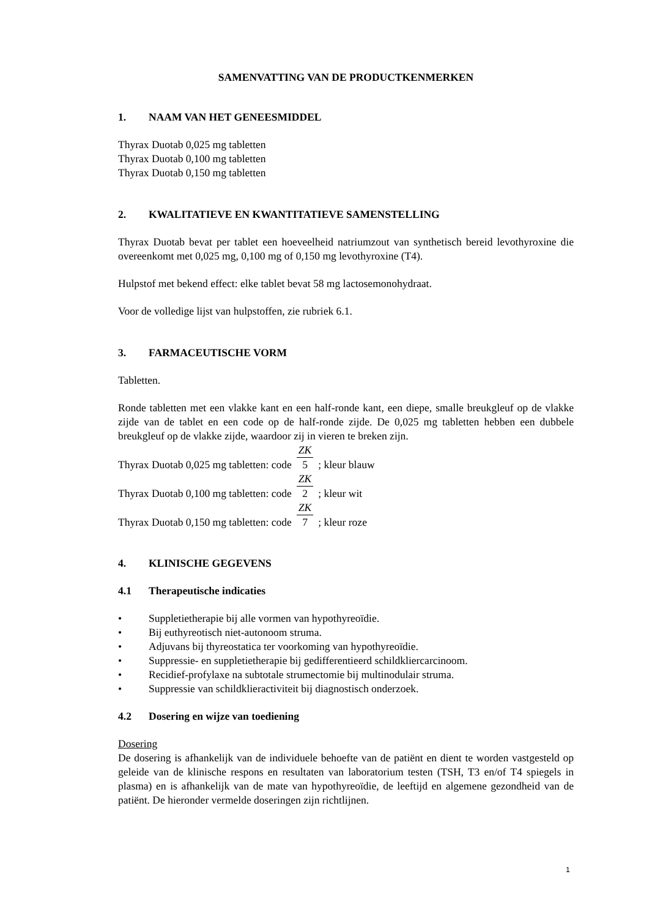SAMENVATTING VAN DE PRODUCTKENMERKEN
1. NAAM VAN HET GENEESMIDDEL
Thyrax Duotab 0,025 mg tabletten
Thyrax Duotab 0,100 mg tabletten
Thyrax Duotab 0,150 mg tabletten
2. KWALITATIEVE EN KWANTITATIEVE SAMENSTELLING
Thyrax Duotab bevat per tablet een hoeveelheid natriumzout van synthetisch bereid levothyroxine die overeenkomt met 0,025 mg, 0,100 mg of 0,150 mg levothyroxine (T4).
Hulpstof met bekend effect: elke tablet bevat 58 mg lactosemonohydraat.
Voor de volledige lijst van hulpstoffen, zie rubriek 6.1.
3. FARMACEUTISCHE VORM
Tabletten.
Ronde tabletten met een vlakke kant en een half-ronde kant, een diepe, smalle breukgleuf op de vlakke zijde van de tablet en een code op de half-ronde zijde. De 0,025 mg tabletten hebben een dubbele breukgleuf op de vlakke zijde, waardoor zij in vieren te breken zijn.
Thyrax Duotab 0,025 mg tabletten: code ZK 5 ; kleur blauw
Thyrax Duotab 0,100 mg tabletten: code ZK 2 ; kleur wit
Thyrax Duotab 0,150 mg tabletten: code ZK 7 ; kleur roze
4. KLINISCHE GEGEVENS
4.1 Therapeutische indicaties
• Suppletietherapie bij alle vormen van hypothyreoïdie.
• Bij euthyreotisch niet-autonoom struma.
• Adjuvans bij thyreostatica ter voorkoming van hypothyreoïdie.
• Suppressie- en suppletietherapie bij gedifferentieerd schildkliercarcinoom.
• Recidief-profylaxe na subtotale strumectomie bij multinodulair struma.
• Suppressie van schildklieractiviteit bij diagnostisch onderzoek.
4.2 Dosering en wijze van toediening
Dosering
De dosering is afhankelijk van de individuele behoefte van de patiënt en dient te worden vastgesteld op geleide van de klinische respons en resultaten van laboratorium testen (TSH, T3 en/of T4 spiegels in plasma) en is afhankelijk van de mate van hypothyreoïdie, de leeftijd en algemene gezondheid van de patiënt. De hieronder vermelde doseringen zijn richtlijnen.
1